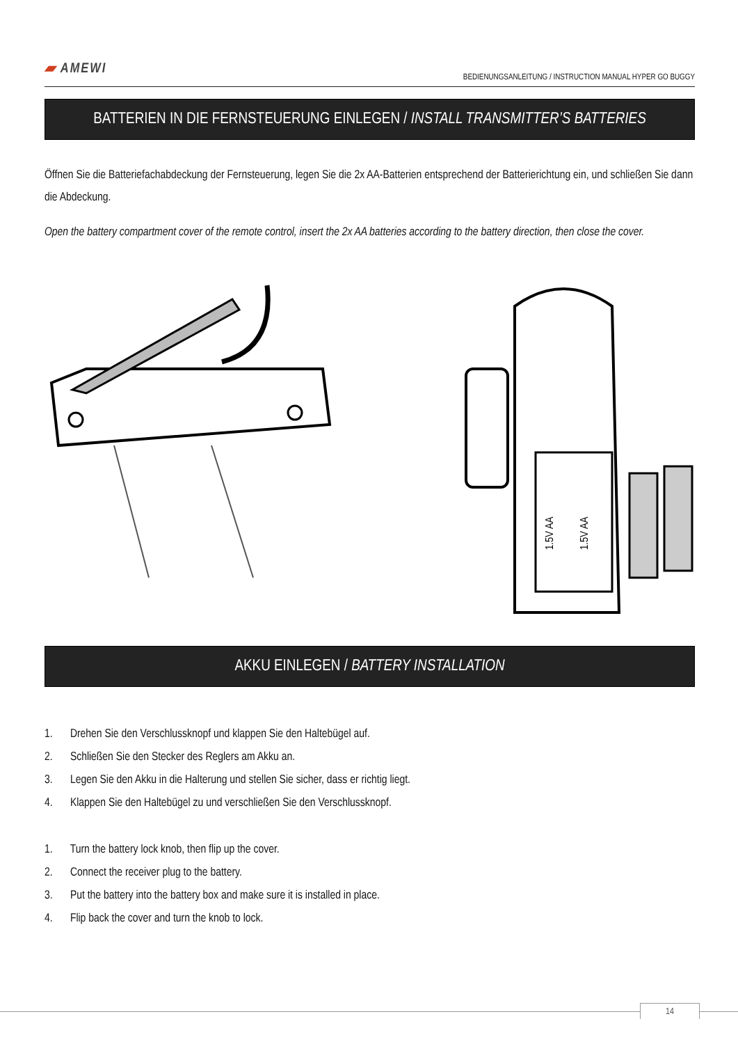▰ AMEWI
BEDIENUNGSANLEITUNG / INSTRUCTION MANUAL HYPER GO BUGGY
BATTERIEN IN DIE FERNSTEUERUNG EINLEGEN / INSTALL TRANSMITTER’S BATTERIES
Öffnen Sie die Batteriefachabdeckung der Fernsteuerung, legen Sie die 2x AA-Batterien entsprechend der Batterierichtung ein, und schließen Sie dann die Abdeckung.
Open the battery compartment cover of the remote control, insert the 2x AA batteries according to the battery direction, then close the cover.
1.5V AA
1.5V AA
AKKU EINLEGEN / BATTERY INSTALLATION
1. Drehen Sie den Verschlussknopf und klappen Sie den Haltebügel auf.
2. Schließen Sie den Stecker des Reglers am Akku an.
3. Legen Sie den Akku in die Halterung und stellen Sie sicher, dass er richtig liegt.
4. Klappen Sie den Haltebügel zu und verschließen Sie den Verschlussknopf.
1. Turn the battery lock knob, then flip up the cover.
2. Connect the receiver plug to the battery.
3. Put the battery into the battery box and make sure it is installed in place.
4. Flip back the cover and turn the knob to lock.
14